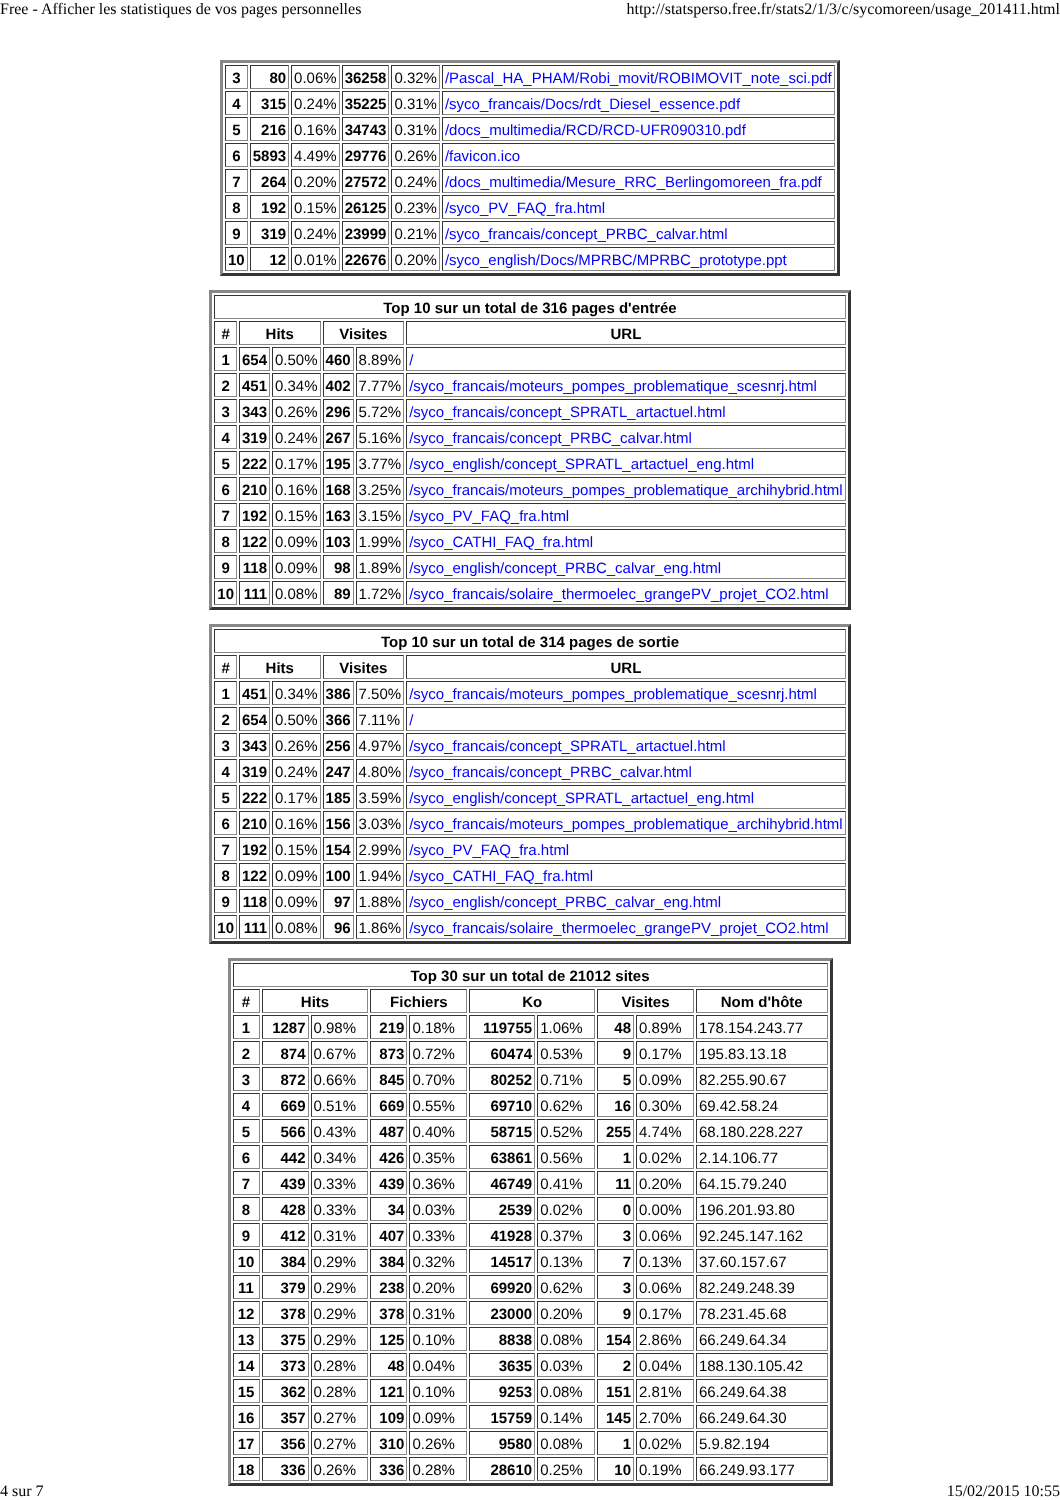Free - Afficher les statistiques de vos pages personnelles http://statsperso.free.fr/stats2/1/3/c/sycomoreen/usage_201411.html
| 3 | 80 | 0.06% | 36258 | 0.32% | /Pascal_HA_PHAM/Robi_movit/ROBIMOVIT_note_sci.pdf |
| 4 | 315 | 0.24% | 35225 | 0.31% | /syco_francais/Docs/rdt_Diesel_essence.pdf |
| 5 | 216 | 0.16% | 34743 | 0.31% | /docs_multimedia/RCD/RCD-UFR090310.pdf |
| 6 | 5893 | 4.49% | 29776 | 0.26% | /favicon.ico |
| 7 | 264 | 0.20% | 27572 | 0.24% | /docs_multimedia/Mesure_RRC_Berlingomoreen_fra.pdf |
| 8 | 192 | 0.15% | 26125 | 0.23% | /syco_PV_FAQ_fra.html |
| 9 | 319 | 0.24% | 23999 | 0.21% | /syco_francais/concept_PRBC_calvar.html |
| 10 | 12 | 0.01% | 22676 | 0.20% | /syco_english/Docs/MPRBC/MPRBC_prototype.ppt |
| Top 10 sur un total de 316 pages d'entrée | | | | | |
| --- | --- | --- | --- | --- | --- |
| # | Hits | | Visites | | URL |
| 1 | 654 | 0.50% | 460 | 8.89% | / |
| 2 | 451 | 0.34% | 402 | 7.77% | /syco_francais/moteurs_pompes_problematique_scesnrj.html |
| 3 | 343 | 0.26% | 296 | 5.72% | /syco_francais/concept_SPRATL_artactuel.html |
| 4 | 319 | 0.24% | 267 | 5.16% | /syco_francais/concept_PRBC_calvar.html |
| 5 | 222 | 0.17% | 195 | 3.77% | /syco_english/concept_SPRATL_artactuel_eng.html |
| 6 | 210 | 0.16% | 168 | 3.25% | /syco_francais/moteurs_pompes_problematique_archihybrid.html |
| 7 | 192 | 0.15% | 163 | 3.15% | /syco_PV_FAQ_fra.html |
| 8 | 122 | 0.09% | 103 | 1.99% | /syco_CATHI_FAQ_fra.html |
| 9 | 118 | 0.09% | 98 | 1.89% | /syco_english/concept_PRBC_calvar_eng.html |
| 10 | 111 | 0.08% | 89 | 1.72% | /syco_francais/solaire_thermoelec_grangePV_projet_CO2.html |
| Top 10 sur un total de 314 pages de sortie | | | | | |
| --- | --- | --- | --- | --- | --- |
| # | Hits | | Visites | | URL |
| 1 | 451 | 0.34% | 386 | 7.50% | /syco_francais/moteurs_pompes_problematique_scesnrj.html |
| 2 | 654 | 0.50% | 366 | 7.11% | / |
| 3 | 343 | 0.26% | 256 | 4.97% | /syco_francais/concept_SPRATL_artactuel.html |
| 4 | 319 | 0.24% | 247 | 4.80% | /syco_francais/concept_PRBC_calvar.html |
| 5 | 222 | 0.17% | 185 | 3.59% | /syco_english/concept_SPRATL_artactuel_eng.html |
| 6 | 210 | 0.16% | 156 | 3.03% | /syco_francais/moteurs_pompes_problematique_archihybrid.html |
| 7 | 192 | 0.15% | 154 | 2.99% | /syco_PV_FAQ_fra.html |
| 8 | 122 | 0.09% | 100 | 1.94% | /syco_CATHI_FAQ_fra.html |
| 9 | 118 | 0.09% | 97 | 1.88% | /syco_english/concept_PRBC_calvar_eng.html |
| 10 | 111 | 0.08% | 96 | 1.86% | /syco_francais/solaire_thermoelec_grangePV_projet_CO2.html |
| Top 30 sur un total de 21012 sites | | | | | | | | | |
| --- | --- | --- | --- | --- | --- | --- | --- | --- | --- |
| # | Hits | | Fichiers | | Ko | | Visites | | Nom d'hôte |
| 1 | 1287 | 0.98% | 219 | 0.18% | 119755 | 1.06% | 48 | 0.89% | 178.154.243.77 |
| 2 | 874 | 0.67% | 873 | 0.72% | 60474 | 0.53% | 9 | 0.17% | 195.83.13.18 |
| 3 | 872 | 0.66% | 845 | 0.70% | 80252 | 0.71% | 5 | 0.09% | 82.255.90.67 |
| 4 | 669 | 0.51% | 669 | 0.55% | 69710 | 0.62% | 16 | 0.30% | 69.42.58.24 |
| 5 | 566 | 0.43% | 487 | 0.40% | 58715 | 0.52% | 255 | 4.74% | 68.180.228.227 |
| 6 | 442 | 0.34% | 426 | 0.35% | 63861 | 0.56% | 1 | 0.02% | 2.14.106.77 |
| 7 | 439 | 0.33% | 439 | 0.36% | 46749 | 0.41% | 11 | 0.20% | 64.15.79.240 |
| 8 | 428 | 0.33% | 34 | 0.03% | 2539 | 0.02% | 0 | 0.00% | 196.201.93.80 |
| 9 | 412 | 0.31% | 407 | 0.33% | 41928 | 0.37% | 3 | 0.06% | 92.245.147.162 |
| 10 | 384 | 0.29% | 384 | 0.32% | 14517 | 0.13% | 7 | 0.13% | 37.60.157.67 |
| 11 | 379 | 0.29% | 238 | 0.20% | 69920 | 0.62% | 3 | 0.06% | 82.249.248.39 |
| 12 | 378 | 0.29% | 378 | 0.31% | 23000 | 0.20% | 9 | 0.17% | 78.231.45.68 |
| 13 | 375 | 0.29% | 125 | 0.10% | 8838 | 0.08% | 154 | 2.86% | 66.249.64.34 |
| 14 | 373 | 0.28% | 48 | 0.04% | 3635 | 0.03% | 2 | 0.04% | 188.130.105.42 |
| 15 | 362 | 0.28% | 121 | 0.10% | 9253 | 0.08% | 151 | 2.81% | 66.249.64.38 |
| 16 | 357 | 0.27% | 109 | 0.09% | 15759 | 0.14% | 145 | 2.70% | 66.249.64.30 |
| 17 | 356 | 0.27% | 310 | 0.26% | 9580 | 0.08% | 1 | 0.02% | 5.9.82.194 |
| 18 | 336 | 0.26% | 336 | 0.28% | 28610 | 0.25% | 10 | 0.19% | 66.249.93.177 |
4 sur 7 15/02/2015 10:55